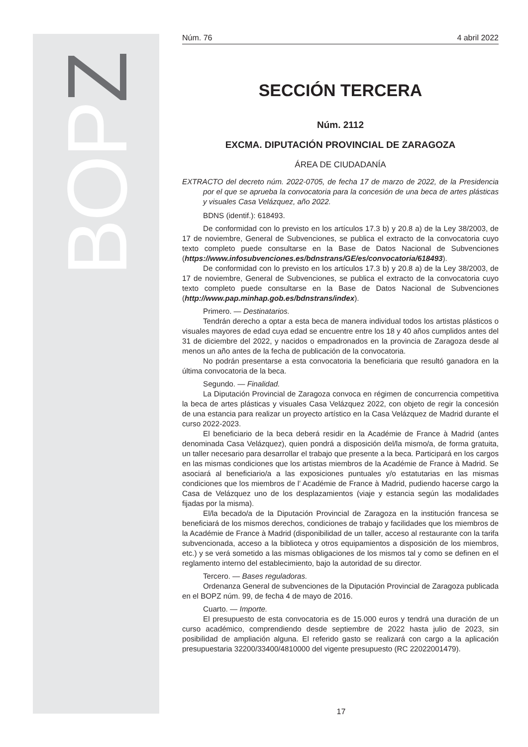BOPZ
Núm. 76 4 abril 2022
SECCIÓN TERCERA
Núm. 2112
EXCMA. DIPUTACIÓN PROVINCIAL DE ZARAGOZA
ÁREA DE CIUDADANÍA
EXTRACTO del decreto núm. 2022-0705, de fecha 17 de marzo de 2022, de la Presidencia por el que se aprueba la convocatoria para la concesión de una beca de artes plásticas y visuales Casa Velázquez, año 2022.
BDNS (identif.): 618493.
De conformidad con lo previsto en los artículos 17.3 b) y 20.8 a) de la Ley 38/2003, de 17 de noviembre, General de Subvenciones, se publica el extracto de la convocatoria cuyo texto completo puede consultarse en la Base de Datos Nacional de Subvenciones (https://www.infosubvenciones.es/bdnstrans/GE/es/convocatoria/618493).
De conformidad con lo previsto en los artículos 17.3 b) y 20.8 a) de la Ley 38/2003, de 17 de noviembre, General de Subvenciones, se publica el extracto de la convocatoria cuyo texto completo puede consultarse en la Base de Datos Nacional de Subvenciones (http://www.pap.minhap.gob.es/bdnstrans/index).
Primero. — Destinatarios.
Tendrán derecho a optar a esta beca de manera individual todos los artistas plásticos o visuales mayores de edad cuya edad se encuentre entre los 18 y 40 años cumplidos antes del 31 de diciembre del 2022, y nacidos o empadronados en la provincia de Zaragoza desde al menos un año antes de la fecha de publicación de la convocatoria.
No podrán presentarse a esta convocatoria la beneficiaria que resultó ganadora en la última convocatoria de la beca.
Segundo. — Finalidad.
La Diputación Provincial de Zaragoza convoca en régimen de concurrencia competitiva la beca de artes plásticas y visuales Casa Velázquez 2022, con objeto de regir la concesión de una estancia para realizar un proyecto artístico en la Casa Velázquez de Madrid durante el curso 2022-2023.
El beneficiario de la beca deberá residir en la Académie de France à Madrid (antes denominada Casa Velázquez), quien pondrá a disposición del/la mismo/a, de forma gratuita, un taller necesario para desarrollar el trabajo que presente a la beca. Participará en los cargos en las mismas condiciones que los artistas miembros de la Académie de France à Madrid. Se asociará al beneficiario/a a las exposiciones puntuales y/o estatutarias en las mismas condiciones que los miembros de l’ Académie de France à Madrid, pudiendo hacerse cargo la Casa de Velázquez uno de los desplazamientos (viaje y estancia según las modalidades fijadas por la misma).
El/la becado/a de la Diputación Provincial de Zaragoza en la institución francesa se beneficiará de los mismos derechos, condiciones de trabajo y facilidades que los miembros de la Académie de France à Madrid (disponibilidad de un taller, acceso al restaurante con la tarifa subvencionada, acceso a la biblioteca y otros equipamientos a disposición de los miembros, etc.) y se verá sometido a las mismas obligaciones de los mismos tal y como se definen en el reglamento interno del establecimiento, bajo la autoridad de su director.
Tercero. — Bases reguladoras.
Ordenanza General de subvenciones de la Diputación Provincial de Zaragoza publicada en el BOPZ núm. 99, de fecha 4 de mayo de 2016.
Cuarto. — Importe.
El presupuesto de esta convocatoria es de 15.000 euros y tendrá una duración de un curso académico, comprendiendo desde septiembre de 2022 hasta julio de 2023, sin posibilidad de ampliación alguna. El referido gasto se realizará con cargo a la aplicación presupuestaria 32200/33400/4810000 del vigente presupuesto (RC 22022001479).
17